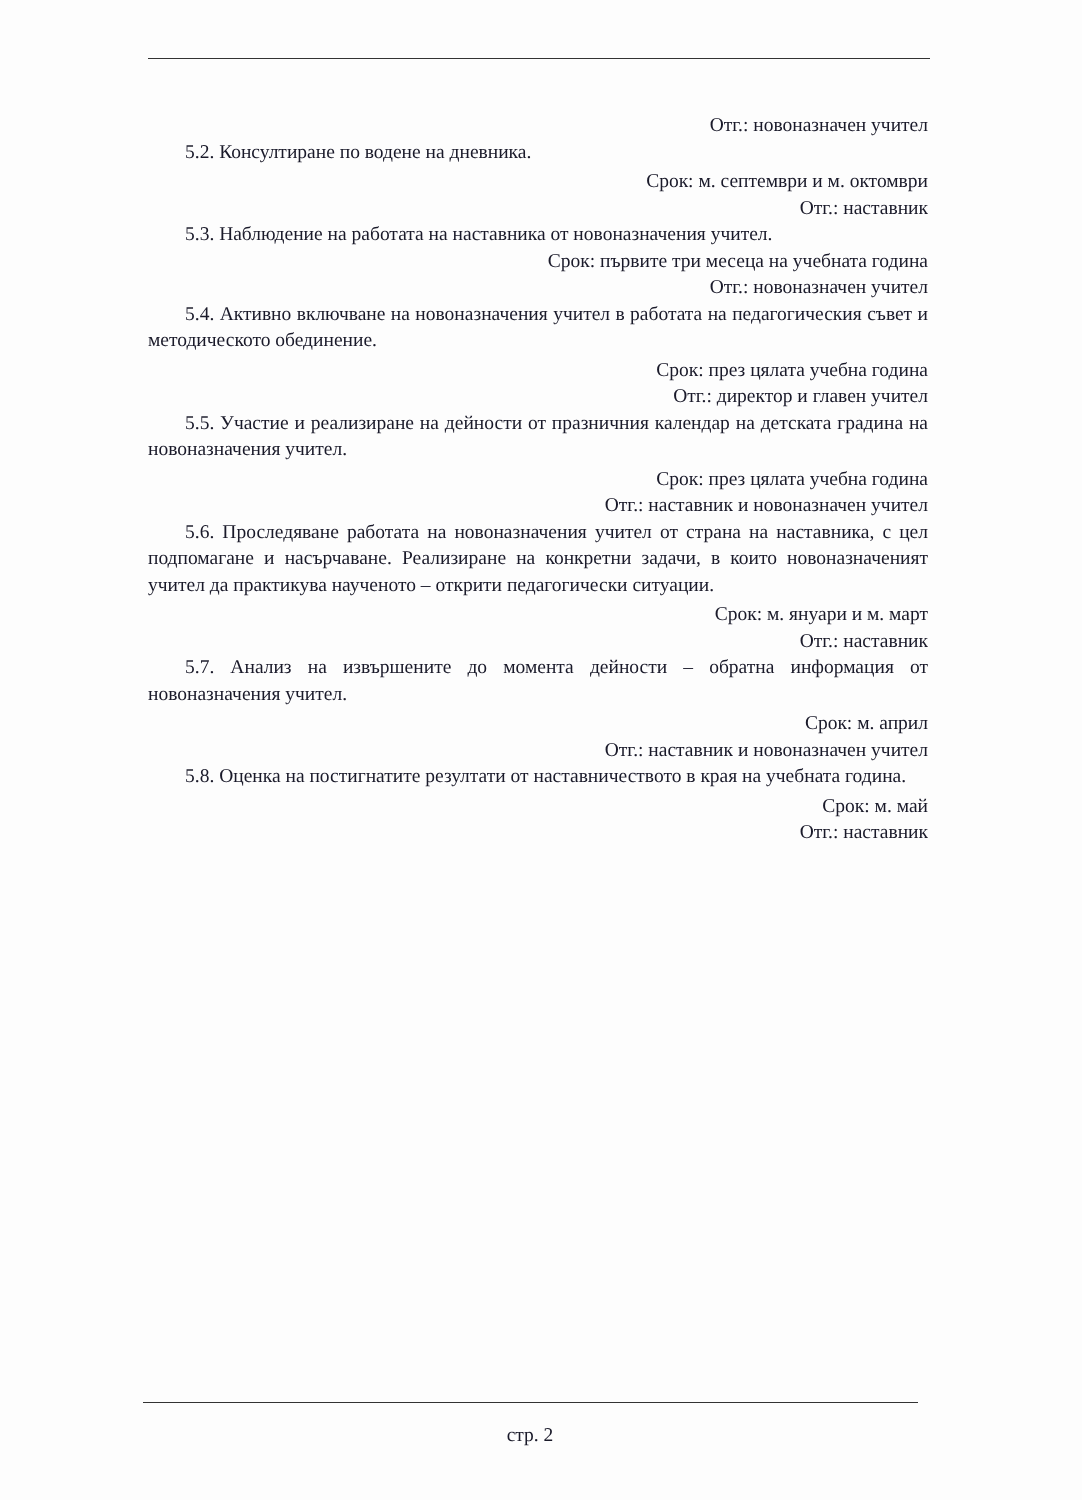Отг.: новоназначен учител
5.2. Консултиране по водене на дневника.
Срок: м. септември и м. октомври
Отг.: наставник
5.3. Наблюдение на работата на наставника от новоназначения учител.
Срок: първите три месеца на учебната година
Отг.: новоназначен учител
5.4. Активно включване на новоназначения учител в работата на педагогическия съвет и методическото обединение.
Срок: през цялата учебна година
Отг.: директор и главен учител
5.5. Участие и реализиране на дейности от празничния календар на детската градина на новоназначения учител.
Срок: през цялата учебна година
Отг.: наставник и новоназначен учител
5.6. Проследяване работата на новоназначения учител от страна на наставника, с цел подпомагане и насърчаване. Реализиране на конкретни задачи, в които новоназначеният учител да практикува наученото – открити педагогически ситуации.
Срок: м. януари и м. март
Отг.: наставник
5.7. Анализ на извършените до момента дейности – обратна информация от новоназначения учител.
Срок: м. април
Отг.: наставник и новоназначен учител
5.8. Оценка на постигнатите резултати от наставничеството в края на учебната година.
Срок: м. май
Отг.: наставник
стр. 2